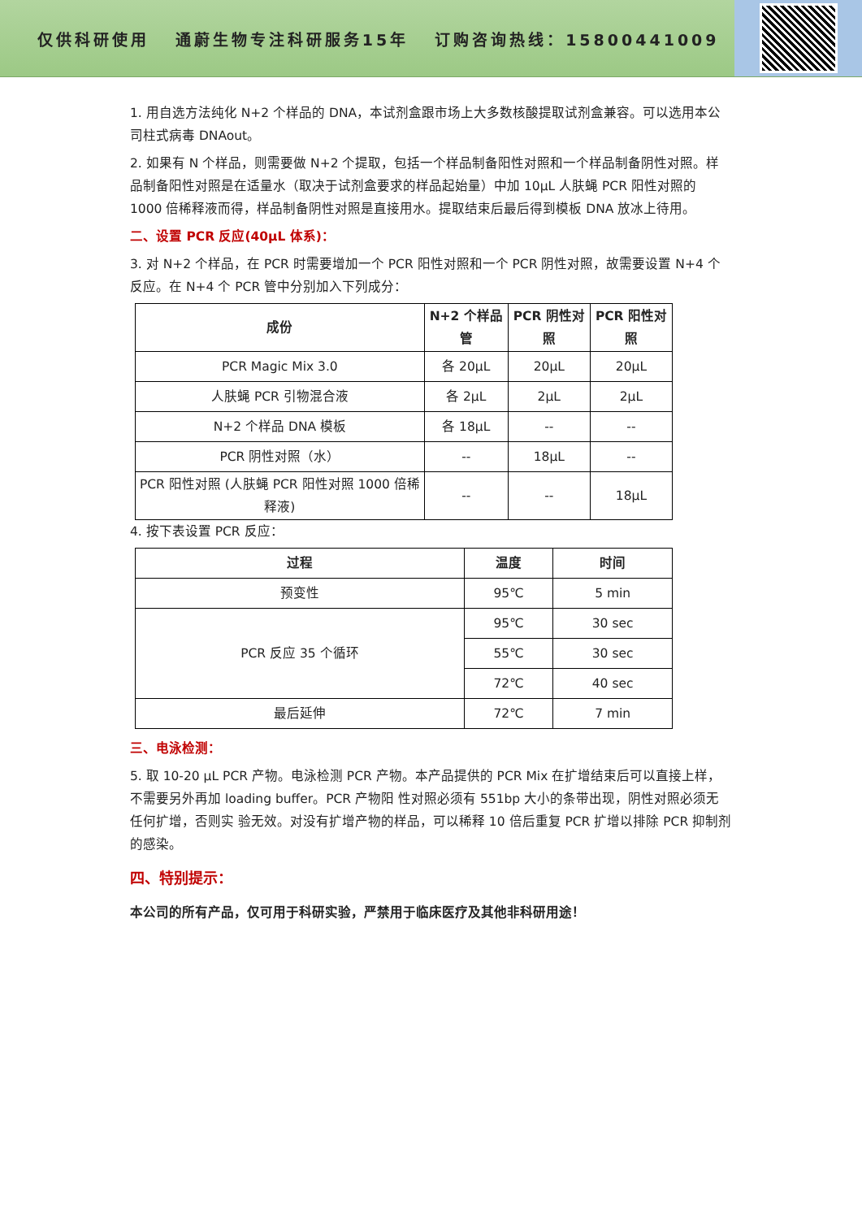仅供科研使用 通蔚生物专注科研服务15年 订购咨询热线：15800441009
1. 用自选方法纯化 N+2 个样品的 DNA，本试剂盒跟市场上大多数核酸提取试剂盒兼容。可以选用本公司柱式病毒 DNAout。
2. 如果有 N 个样品，则需要做 N+2 个提取，包括一个样品制备阳性对照和一个样品制备阴性对照。样品制备阳性对照是在适量水（取决于试剂盒要求的样品起始量）中加 10μL 人肤蝇 PCR 阳性对照的 1000 倍稀释液而得，样品制备阴性对照是直接用水。提取结束后最后得到模板 DNA 放冰上待用。
二、设置 PCR 反应(40μL 体系)：
3. 对 N+2 个样品，在 PCR 时需要增加一个 PCR 阳性对照和一个 PCR 阴性对照，故需要设置 N+4 个反应。在 N+4 个 PCR 管中分别加入下列成分：
| 成份 | N+2 个样品管 | PCR 阴性对照 | PCR 阳性对照 |
| --- | --- | --- | --- |
| PCR Magic Mix 3.0 | 各 20μL | 20μL | 20μL |
| 人肤蝇 PCR 引物混合液 | 各 2μL | 2μL | 2μL |
| N+2 个样品 DNA 模板 | 各 18μL | -- | -- |
| PCR 阴性对照（水） | -- | 18μL | -- |
| PCR 阳性对照 (人肤蝇 PCR 阳性对照 1000 倍稀释液) | -- | -- | 18μL |
4. 按下表设置 PCR 反应：
| 过程 | 温度 | 时间 |
| --- | --- | --- |
| 预变性 | 95℃ | 5 min |
| PCR 反应 35 个循环 | 95℃ | 30 sec |
| | 55℃ | 30 sec |
| | 72℃ | 40 sec |
| 最后延伸 | 72℃ | 7 min |
三、电泳检测：
5. 取 10-20 μL PCR 产物。电泳检测 PCR 产物。本产品提供的 PCR Mix 在扩增结束后可以直接上样，不需要另外再加 loading buffer。PCR 产物阳 性对照必须有 551bp 大小的条带出现，阴性对照必须无任何扩增，否则实 验无效。对没有扩增产物的样品，可以稀释 10 倍后重复 PCR 扩增以排除 PCR 抑制剂的感染。
四、特别提示：
本公司的所有产品，仅可用于科研实验，严禁用于临床医疗及其他非科研用途！